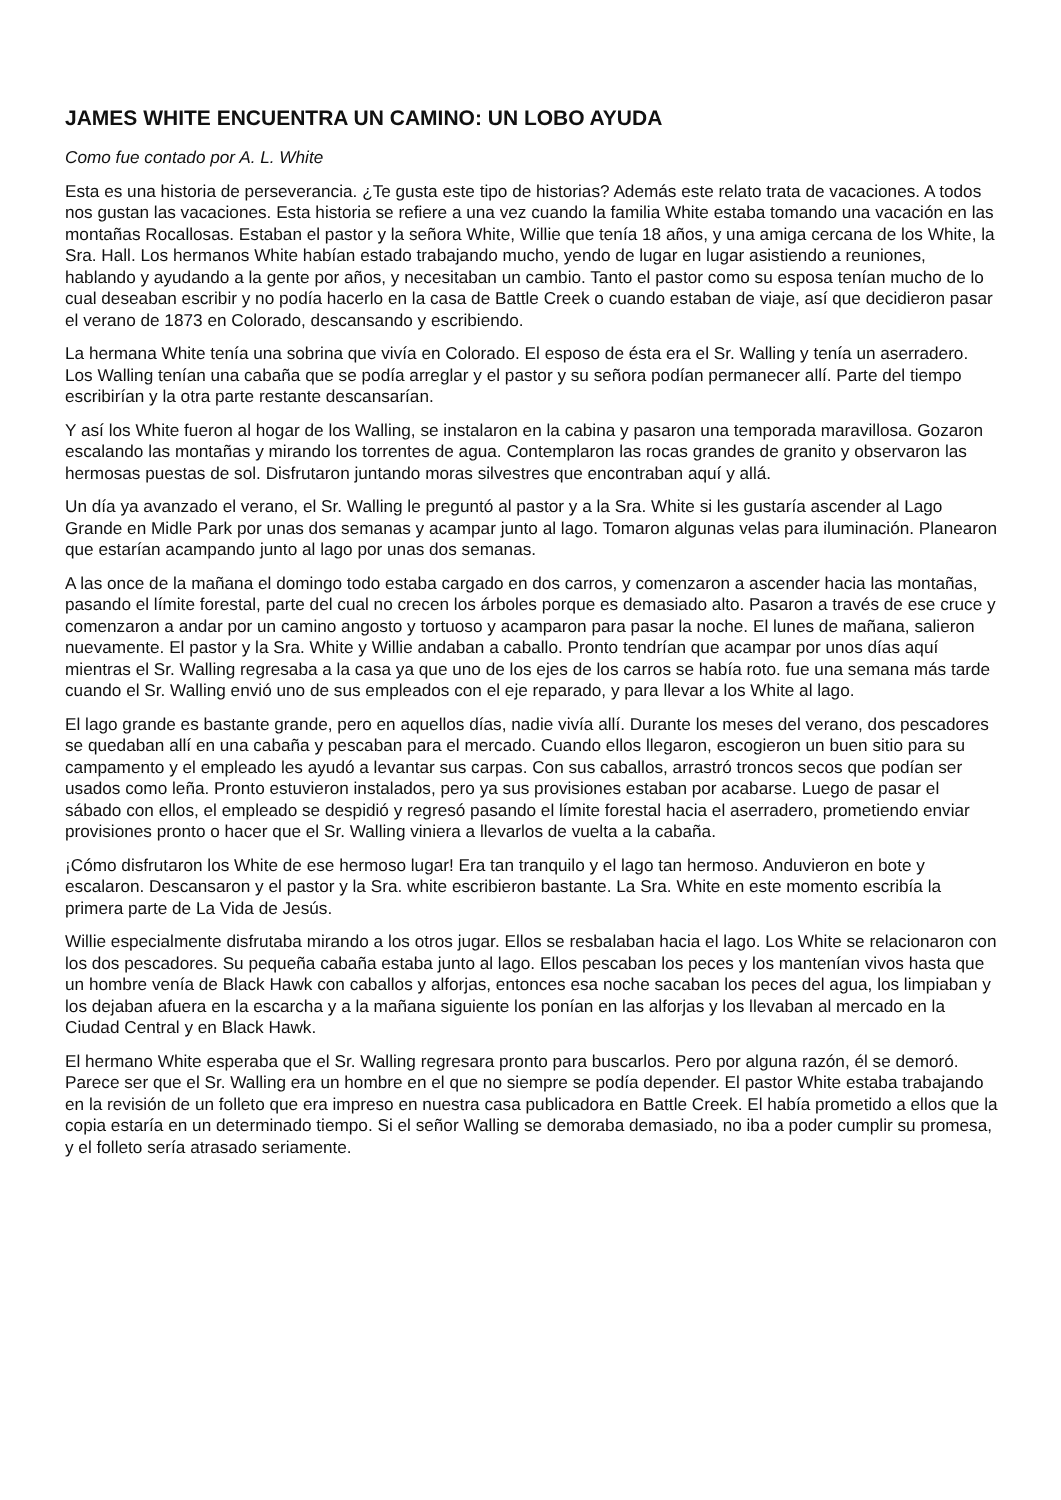JAMES WHITE ENCUENTRA UN CAMINO: UN LOBO AYUDA
Como fue contado por A. L. White
Esta es una historia de perseverancia. ¿Te gusta este tipo de historias? Además este relato trata de vacaciones. A todos nos gustan las vacaciones. Esta historia se refiere a una vez cuando la familia White estaba tomando una vacación en las montañas Rocallosas. Estaban el pastor y la señora White, Willie que tenía 18 años, y una amiga cercana de los White, la Sra. Hall. Los hermanos White habían estado trabajando mucho, yendo de lugar en lugar asistiendo a reuniones, hablando y ayudando a la gente por años, y necesitaban un cambio. Tanto el pastor como su esposa tenían mucho de lo cual deseaban escribir y no podía hacerlo en la casa de Battle Creek o cuando estaban de viaje, así que decidieron pasar el verano de 1873 en Colorado, descansando y escribiendo.
La hermana White tenía una sobrina que vivía en Colorado. El esposo de ésta era el Sr. Walling y tenía un aserradero. Los Walling tenían una cabaña que se podía arreglar y el pastor y su señora podían permanecer allí. Parte del tiempo escribirían y la otra parte restante descansarían.
Y así los White fueron al hogar de los Walling, se instalaron en la cabina y pasaron una temporada maravillosa. Gozaron escalando las montañas y mirando los torrentes de agua. Contemplaron las rocas grandes de granito y observaron las hermosas puestas de sol. Disfrutaron juntando moras silvestres que encontraban aquí y allá.
Un día ya avanzado el verano, el Sr. Walling le preguntó al pastor y a la Sra. White si les gustaría ascender al Lago Grande en Midle Park por unas dos semanas y acampar junto al lago. Tomaron algunas velas para iluminación. Planearon que estarían acampando junto al lago por unas dos semanas.
A las once de la mañana el domingo todo estaba cargado en dos carros, y comenzaron a ascender hacia las montañas, pasando el límite forestal, parte del cual no crecen los árboles porque es demasiado alto. Pasaron a través de ese cruce y comenzaron a andar por un camino angosto y tortuoso y acamparon para pasar la noche. El lunes de mañana, salieron nuevamente. El pastor y la Sra. White y Willie andaban a caballo. Pronto tendrían que acampar por unos días aquí mientras el Sr. Walling regresaba a la casa ya que uno de los ejes de los carros se había roto. fue una semana más tarde cuando el Sr. Walling envió uno de sus empleados con el eje reparado, y para llevar a los White al lago.
El lago grande es bastante grande, pero en aquellos días, nadie vivía allí. Durante los meses del verano, dos pescadores se quedaban allí en una cabaña y pescaban para el mercado. Cuando ellos llegaron, escogieron un buen sitio para su campamento y el empleado les ayudó a levantar sus carpas. Con sus caballos, arrastró troncos secos que podían ser usados como leña. Pronto estuvieron instalados, pero ya sus provisiones estaban por acabarse. Luego de pasar el sábado con ellos, el empleado se despidió y regresó pasando el límite forestal hacia el aserradero, prometiendo enviar provisiones pronto o hacer que el Sr. Walling viniera a llevarlos de vuelta a la cabaña.
¡Cómo disfrutaron los White de ese hermoso lugar! Era tan tranquilo y el lago tan hermoso. Anduvieron en bote y escalaron. Descansaron y el pastor y la Sra. white escribieron bastante. La Sra. White en este momento escribía la primera parte de La Vida de Jesús.
Willie especialmente disfrutaba mirando a los otros jugar. Ellos se resbalaban hacia el lago. Los White se relacionaron con los dos pescadores. Su pequeña cabaña estaba junto al lago. Ellos pescaban los peces y los mantenían vivos hasta que un hombre venía de Black Hawk con caballos y alforjas, entonces esa noche sacaban los peces del agua, los limpiaban y los dejaban afuera en la escarcha y a la mañana siguiente los ponían en las alforjas y los llevaban al mercado en la Ciudad Central y en Black Hawk.
El hermano White esperaba que el Sr. Walling regresara pronto para buscarlos. Pero por alguna razón, él se demoró. Parece ser que el Sr. Walling era un hombre en el que no siempre se podía depender. El pastor White estaba trabajando en la revisión de un folleto que era impreso en nuestra casa publicadora en Battle Creek. El había prometido a ellos que la copia estaría en un determinado tiempo. Si el señor Walling se demoraba demasiado, no iba a poder cumplir su promesa, y el folleto sería atrasado seriamente.